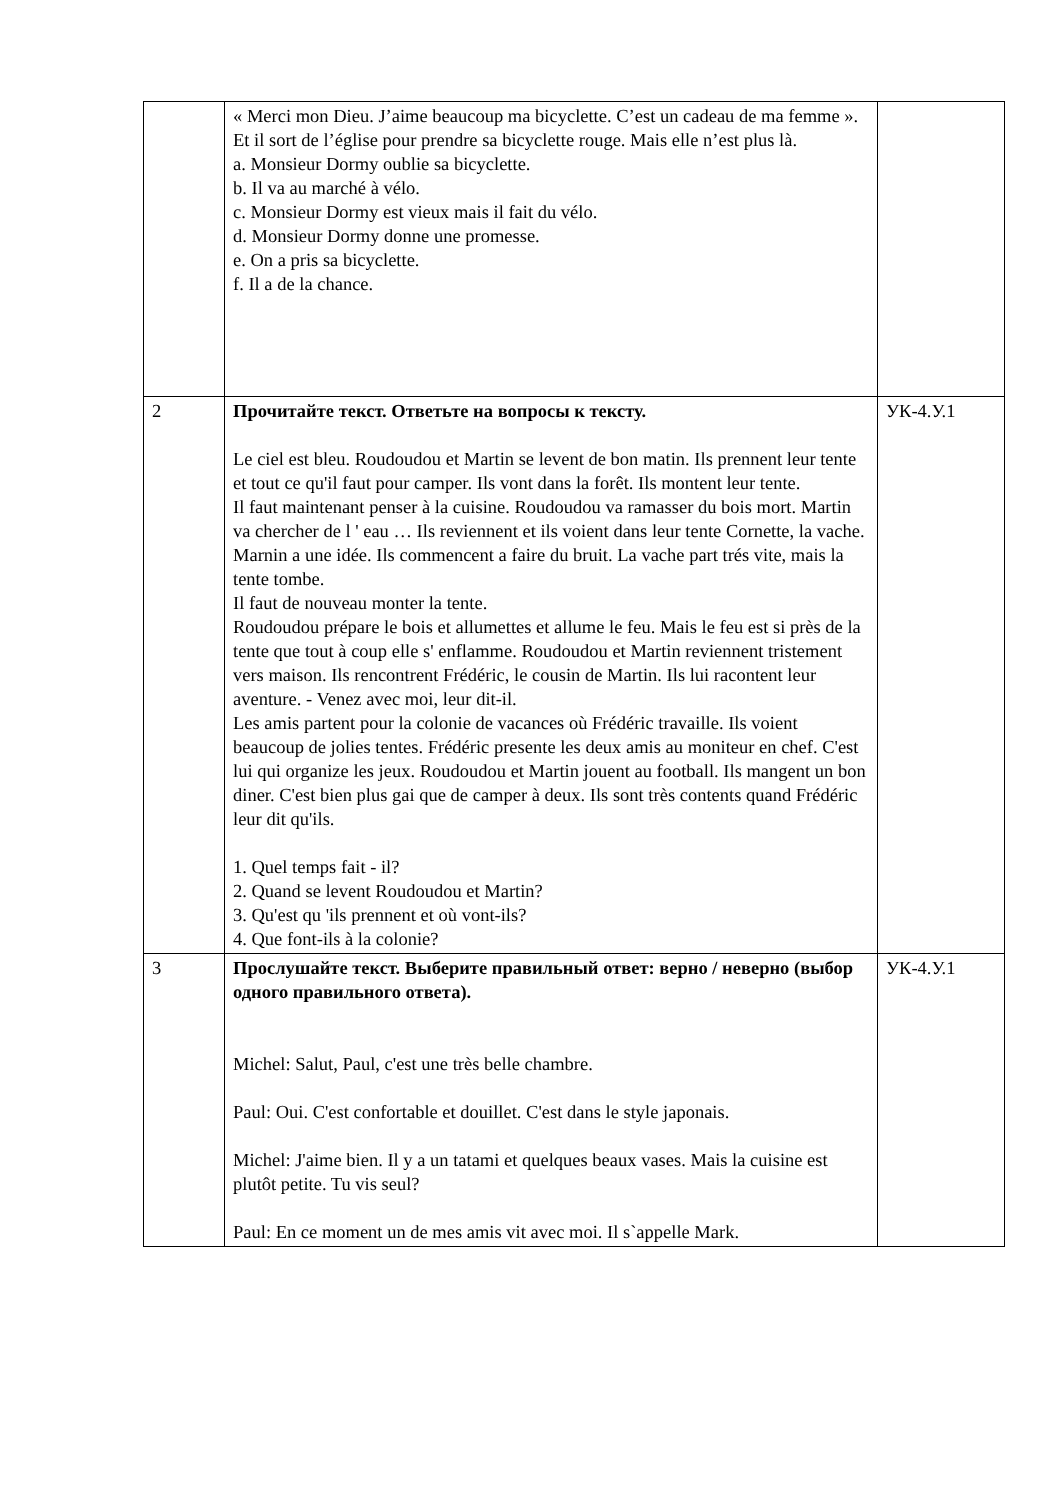| | « Merci mon Dieu. J’aime beaucoup ma bicyclette. C’est un cadeau de ma femme ». Et il sort de l’église pour prendre sa bicyclette rouge. Mais elle n’est plus là. a. Monsieur Dormy oublie sa bicyclette. b. Il va au marché à vélo. c. Monsieur Dormy est vieux mais il fait du vélo. d. Monsieur Dormy donne une promesse. e. On a pris sa bicyclette. f. Il a de la chance. | |
| 2 | Прочитайте текст. Ответьте на вопросы к тексту. Le ciel est bleu. Roudoudou et Martin se levent de bon matin. Ils prennent leur tente et tout ce qu'il faut pour camper. Ils vont dans la forêt. Ils montent leur tente. Il faut maintenant penser à la cuisine. Roudoudou va ramasser du bois mort. Martin va chercher de l ' eau … Ils reviennent et ils voient dans leur tente Cornette, la vache. Marnin a une idée. Ils commencent a faire du bruit. La vache part trés vite, mais la tente tombe. Il faut de nouveau monter la tente. Roudoudou prépare le bois et allumettes et allume le feu. Mais le feu est si près de la tente que tout à coup elle s' enflamme. Roudoudou et Martin reviennent tristement vers maison. Ils rencontrent Frédéric, le cousin de Martin. Ils lui racontent leur aventure. - Venez avec moi, leur dit-il. Les amis partent pour la colonie de vacances où Frédéric travaille. Ils voient beaucoup de jolies tentes. Frédéric presente les deux amis au moniteur en chef. C'est lui qui organize les jeux. Roudoudou et Martin jouent au football. Ils mangent un bon diner. C'est bien plus gai que de camper à deux. Ils sont très contents quand Frédéric leur dit qu'ils. 1. Quel temps fait - il? 2. Quand se levent Roudoudou et Martin? 3. Qu'est qu 'ils prennent et où vont-ils? 4. Que font-ils à la colonie? | УК-4.У.1 |
| 3 | Прослушайте текст. Выберите правильный ответ: верно / неверно (выбор одного правильного ответа). Michel: Salut, Paul, c'est une très belle chambre. Paul: Oui. C'est confortable et douillet. C'est dans le style japonais. Michel: J'aime bien. Il y a un tatami et quelques beaux vases. Mais la cuisine est plutôt petite. Tu vis seul? Paul: En ce moment un de mes amis vit avec moi. Il s`appelle Mark. | УК-4.У.1 |